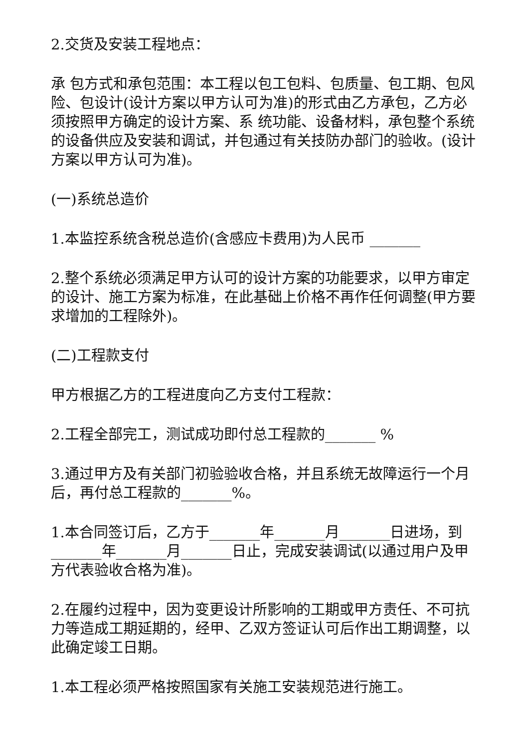2.交货及安装工程地点：
承 包方式和承包范围：本工程以包工包料、包质量、包工期、包风险、包设计(设计方案以甲方认可为准)的形式由乙方承包，乙方必须按照甲方确定的设计方案、系 统功能、设备材料，承包整个系统的设备供应及安装和调试，并包通过有关技防办部门的验收。(设计方案以甲方认可为准)。
(一)系统总造价
1.本监控系统含税总造价(含感应卡费用)为人民币 _______
2.整个系统必须满足甲方认可的设计方案的功能要求，以甲方审定的设计、施工方案为标准，在此基础上价格不再作任何调整(甲方要求增加的工程除外)。
(二)工程款支付
甲方根据乙方的工程进度向乙方支付工程款：
2.工程全部完工，测试成功即付总工程款的_______ %
3.通过甲方及有关部门初验验收合格，并且系统无故障运行一个月后，再付总工程款的_______%。
1.本合同签订后，乙方于_______年_______月_______日进场，到_______年_______月_______日止，完成安装调试(以通过用户及甲方代表验收合格为准)。
2.在履约过程中，因为变更设计所影响的工期或甲方责任、不可抗力等造成工期延期的，经甲、乙双方签证认可后作出工期调整，以此确定竣工日期。
1.本工程必须严格按照国家有关施工安装规范进行施工。